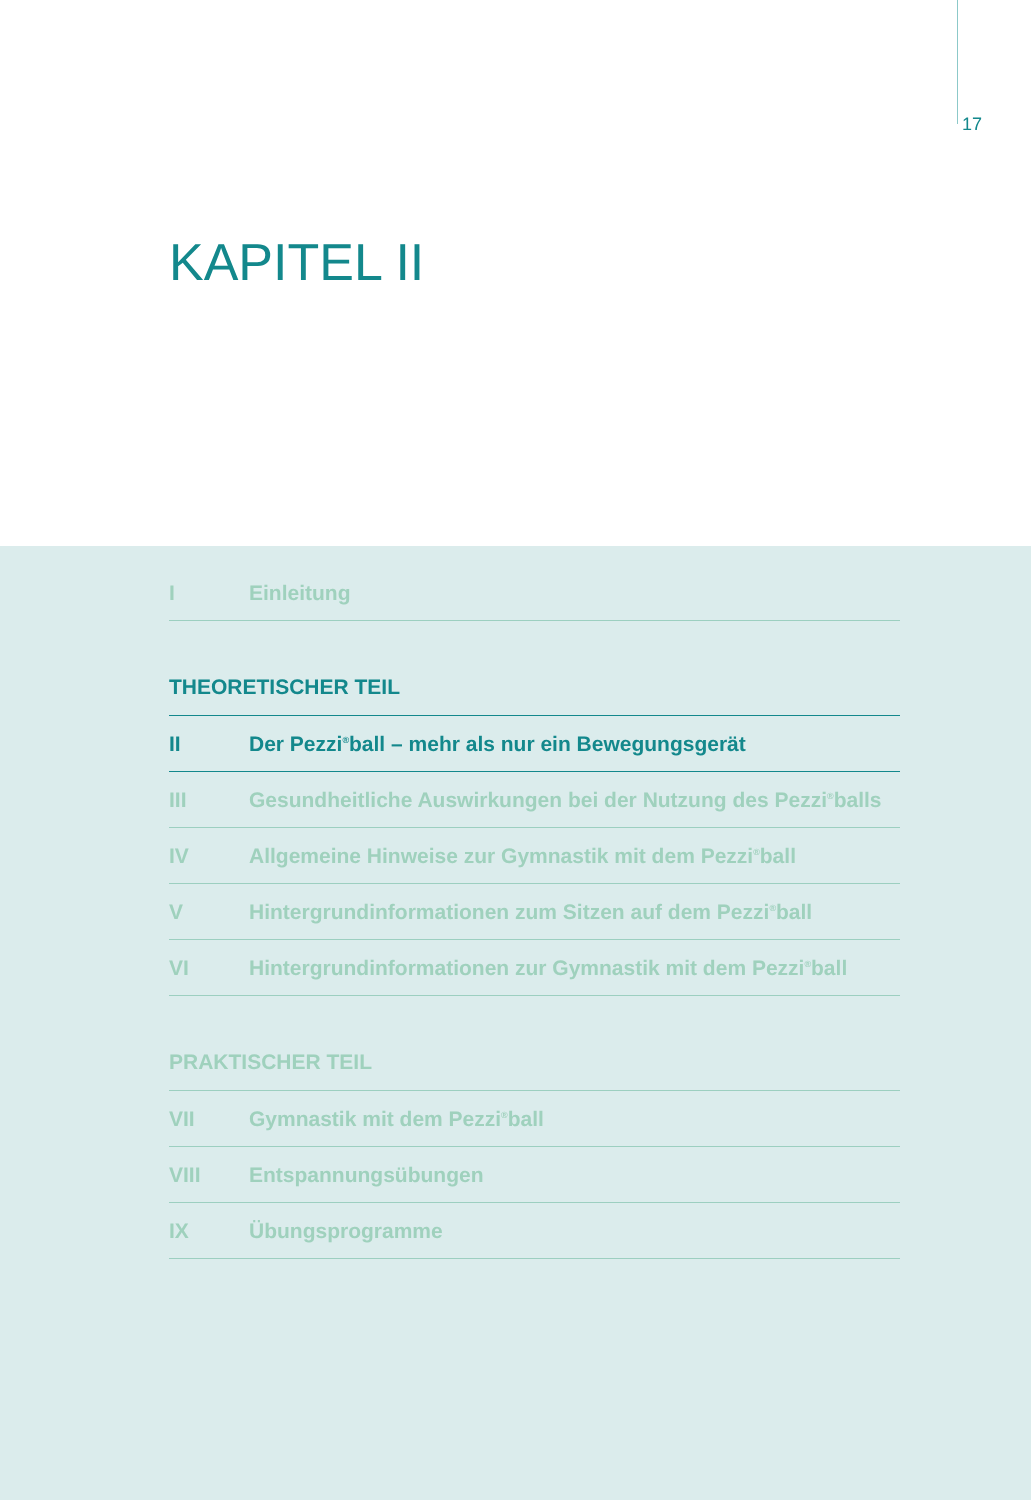17
KAPITEL II
I Einleitung
THEORETISCHER TEIL
II Der Pezzi<sup>®</sup>ball – mehr als nur ein Bewegungsgerät
III Gesundheitliche Auswirkungen bei der Nutzung des Pezzi<sup>®</sup>balls
IV Allgemeine Hinweise zur Gymnastik mit dem Pezzi<sup>®</sup>ball
V Hintergrundinformationen zum Sitzen auf dem Pezzi<sup>®</sup>ball
VI Hintergrundinformationen zur Gymnastik mit dem Pezzi<sup>®</sup>ball
PRAKTISCHER TEIL
VII Gymnastik mit dem Pezzi<sup>®</sup>ball
VIII Entspannungsübungen
IX Übungsprogramme